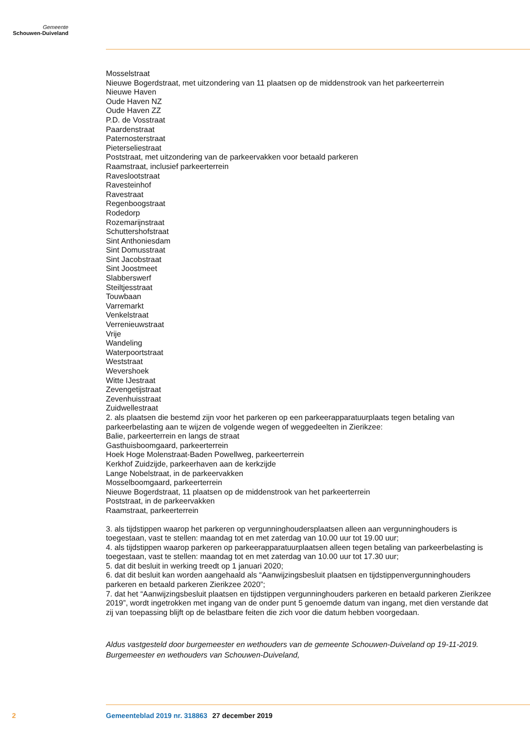Gemeente
Schouwen-Duiveland
Mosselstraat
Nieuwe Bogerdstraat, met uitzondering van 11 plaatsen op de middenstrook van het parkeerterrein
Nieuwe Haven
Oude Haven NZ
Oude Haven ZZ
P.D. de Vosstraat
Paardenstraat
Paternosterstraat
Pieterseliestraat
Poststraat, met uitzondering van de parkeervakken voor betaald parkeren
Raamstraat, inclusief parkeerterrein
Raveslootstraat
Ravesteinhof
Ravestraat
Regenboogstraat
Rodedorp
Rozemarijnstraat
Schuttershofstraat
Sint Anthoniesdam
Sint Domusstraat
Sint Jacobstraat
Sint Joostmeet
Slabberswerf
Steiltjesstraat
Touwbaan
Varremarkt
Venkelstraat
Verrenieuwstraat
Vrije
Wandeling
Waterpoortstraat
Weststraat
Wevershoek
Witte IJestraat
Zevengetijstraat
Zevenhuisstraat
Zuidwellestraat
2. als plaatsen die bestemd zijn voor het parkeren op een parkeerapparatuurplaats tegen betaling van parkeerbelasting aan te wijzen de volgende wegen of weggedeelten in Zierikzee:
Balie, parkeerterrein en langs de straat
Gasthuisboomgaard, parkeerterrein
Hoek Hoge Molenstraat-Baden Powellweg, parkeerterrein
Kerkhof Zuidzijde, parkeerhaven aan de kerkzijde
Lange Nobelstraat, in de parkeervakken
Mosselboomgaard, parkeerterrein
Nieuwe Bogerdstraat, 11 plaatsen op de middenstrook van het parkeerterrein
Poststraat, in de parkeervakken
Raamstraat, parkeerterrein
3. als tijdstippen waarop het parkeren op vergunninghoudersplaatsen alleen aan vergunninghouders is toegestaan, vast te stellen: maandag tot en met zaterdag van 10.00 uur tot 19.00 uur;
4. als tijdstippen waarop parkeren op parkeerapparatuurplaatsen alleen tegen betaling van parkeerbelasting is toegestaan, vast te stellen: maandag tot en met zaterdag van 10.00 uur tot 17.30 uur;
5. dat dit besluit in werking treedt op 1 januari 2020;
6. dat dit besluit kan worden aangehaald als “Aanwijzingsbesluit plaatsen en tijdstippenvergunninghouders parkeren en betaald parkeren Zierikzee 2020”;
7. dat het “Aanwijzingsbesluit plaatsen en tijdstippen vergunninghouders parkeren en betaald parkeren Zierikzee 2019”, wordt ingetrokken met ingang van de onder punt 5 genoemde datum van ingang, met dien verstande dat zij van toepassing blijft op de belastbare feiten die zich voor die datum hebben voorgedaan.
Aldus vastgesteld door burgemeester en wethouders van de gemeente Schouwen-Duiveland op 19-11-2019.
Burgemeester en wethouders van Schouwen-Duiveland,
2 Gemeenteblad 2019 nr. 318863 27 december 2019